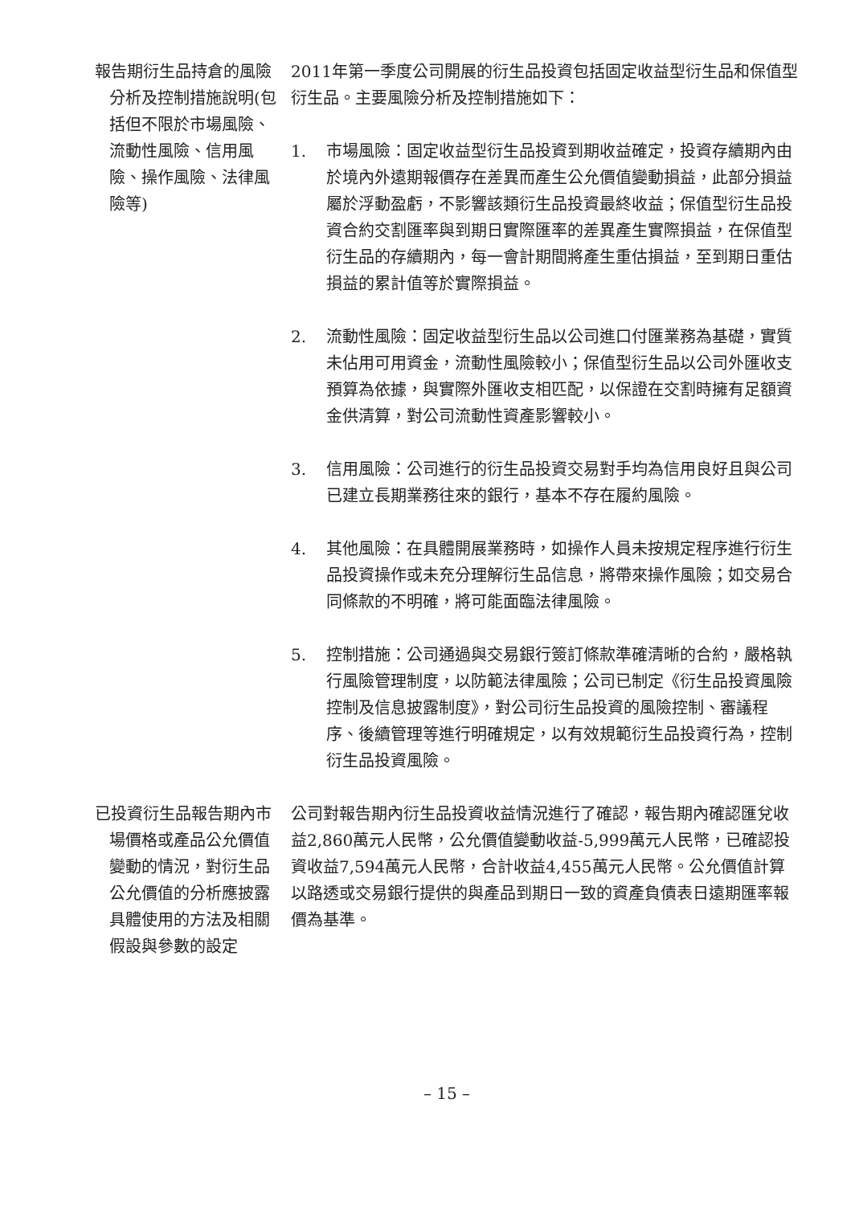| 報告期衍生品持倉的風險分析及控制措施說明(包括但不限於市場風險、流動性風險、信用風險、操作風險、法律風險等) | 2011年第一季度公司開展的衍生品投資包括固定收益型衍生品和保值型衍生品。主要風險分析及控制措施如下： 1. 市場風險：固定收益型衍生品投資到期收益確定，投資存續期內由於境內外遠期報價存在差異而產生公允價值變動損益，此部分損益屬於浮動盈虧，不影響該類衍生品投資最終收益；保值型衍生品投資合約交割匯率與到期日實際匯率的差異產生實際損益，在保值型衍生品的存續期內，每一會計期間將產生重估損益，至到期日重估損益的累計值等於實際損益。 2. 流動性風險：固定收益型衍生品以公司進口付匯業務為基礎，實質未佔用可用資金，流動性風險較小；保值型衍生品以公司外匯收支預算為依據，與實際外匯收支相匹配，以保證在交割時擁有足額資金供清算，對公司流動性資產影響較小。 3. 信用風險：公司進行的衍生品投資交易對手均為信用良好且與公司已建立長期業務往來的銀行，基本不存在履約風險。 4. 其他風險：在具體開展業務時，如操作人員未按規定程序進行衍生品投資操作或未充分理解衍生品信息，將帶來操作風險；如交易合同條款的不明確，將可能面臨法律風險。 5. 控制措施：公司通過與交易銀行簽訂條款準確清晰的合約，嚴格執行風險管理制度，以防範法律風險；公司已制定《衍生品投資風險控制及信息披露制度》，對公司衍生品投資的風險控制、審議程序、後續管理等進行明確規定，以有效規範衍生品投資行為，控制衍生品投資風險。 |
| 已投資衍生品報告期內市場價格或產品公允價值變動的情況，對衍生品公允價值的分析應披露具體使用的方法及相關假設與參數的設定 | 公司對報告期內衍生品投資收益情況進行了確認，報告期內確認匯兌收益2,860萬元人民幣，公允價值變動收益-5,999萬元人民幣，已確認投資收益7,594萬元人民幣，合計收益4,455萬元人民幣。公允價值計算以路透或交易銀行提供的與產品到期日一致的資產負債表日遠期匯率報價為基準。 |
– 15 –